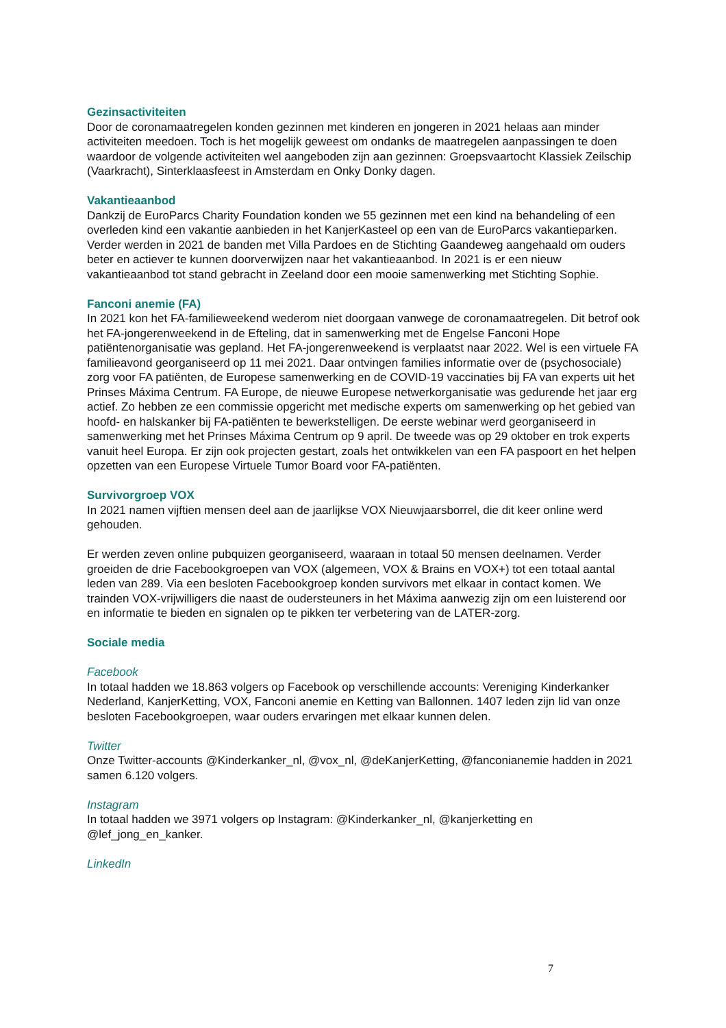Gezinsactiviteiten
Door de coronamaatregelen konden gezinnen met kinderen en jongeren in 2021 helaas aan minder activiteiten meedoen. Toch is het mogelijk geweest om ondanks de maatregelen aanpassingen te doen waardoor de volgende activiteiten wel aangeboden zijn aan gezinnen: Groepsvaartocht Klassiek Zeilschip (Vaarkracht), Sinterklaasfeest in Amsterdam en Onky Donky dagen.
Vakantieaanbod
Dankzij de EuroParcs Charity Foundation konden we 55 gezinnen met een kind na behandeling of een overleden kind een vakantie aanbieden in het KanjerKasteel op een van de EuroParcs vakantieparken. Verder werden in 2021 de banden met Villa Pardoes en de Stichting Gaandeweg aangehaald om ouders beter en actiever te kunnen doorverwijzen naar het vakantieaanbod. In 2021 is er een nieuw vakantieaanbod tot stand gebracht in Zeeland door een mooie samenwerking met Stichting Sophie.
Fanconi anemie (FA)
In 2021 kon het FA-familieweekend wederom niet doorgaan vanwege de coronamaatregelen. Dit betrof ook het FA-jongerenweekend in de Efteling, dat in samenwerking met de Engelse Fanconi Hope patiëntenorganisatie was gepland. Het FA-jongerenweekend is verplaatst naar 2022. Wel is een virtuele FA familieavond georganiseerd op 11 mei 2021. Daar ontvingen families informatie over de (psychosociale) zorg voor FA patiënten, de Europese samenwerking en de COVID-19 vaccinaties bij FA van experts uit het Prinses Máxima Centrum. FA Europe, de nieuwe Europese netwerkorganisatie was gedurende het jaar erg actief. Zo hebben ze een commissie opgericht met medische experts om samenwerking op het gebied van hoofd- en halskanker bij FA-patiënten te bewerkstelligen. De eerste webinar werd georganiseerd in samenwerking met het Prinses Máxima Centrum op 9 april. De tweede was op 29 oktober en trok experts vanuit heel Europa. Er zijn ook projecten gestart, zoals het ontwikkelen van een FA paspoort en het helpen opzetten van een Europese Virtuele Tumor Board voor FA-patiënten.
Survivorgroep VOX
In 2021 namen vijftien mensen deel aan de jaarlijkse VOX Nieuwjaarsborrel, die dit keer online werd gehouden.
Er werden zeven online pubquizen georganiseerd, waaraan in totaal 50 mensen deelnamen. Verder groeiden de drie Facebookgroepen van VOX (algemeen, VOX & Brains en VOX+) tot een totaal aantal leden van 289. Via een besloten Facebookgroep konden survivors met elkaar in contact komen. We trainden VOX-vrijwilligers die naast de oudersteuners in het Máxima aanwezig zijn om een luisterend oor en informatie te bieden en signalen op te pikken ter verbetering van de LATER-zorg.
Sociale media
Facebook
In totaal hadden we 18.863 volgers op Facebook op verschillende accounts: Vereniging Kinderkanker Nederland, KanjerKetting, VOX, Fanconi anemie en Ketting van Ballonnen. 1407 leden zijn lid van onze besloten Facebookgroepen, waar ouders ervaringen met elkaar kunnen delen.
Twitter
Onze Twitter-accounts @Kinderkanker_nl, @vox_nl, @deKanjerKetting, @fanconianemie hadden in 2021 samen 6.120 volgers.
Instagram
In totaal hadden we 3971 volgers op Instagram: @Kinderkanker_nl, @kanjerketting en @lef_jong_en_kanker.
LinkedIn
7